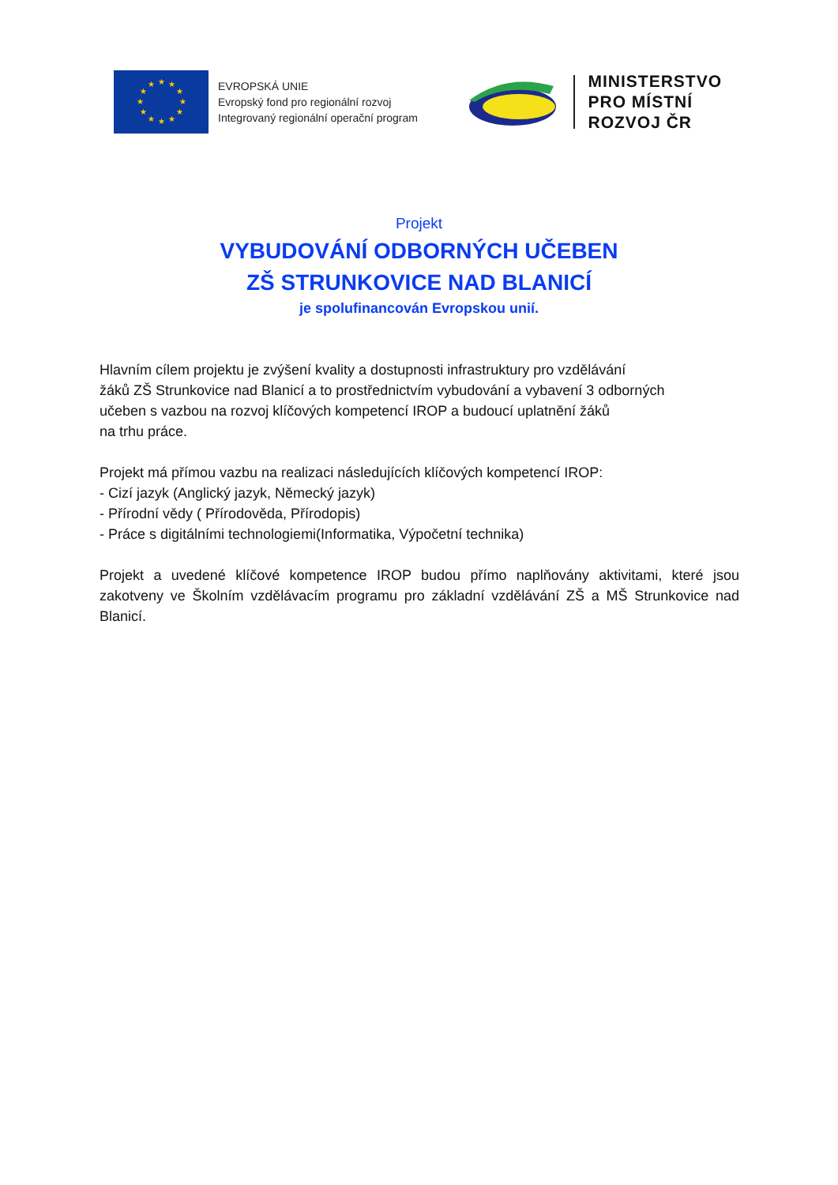★
★
★
★
★
★
★
★
★
★
★
★
EVROPSKÁ UNIE
Evropský fond pro regionální rozvoj
Integrovaný regionální operační program
MINISTERSTVO
PRO MÍSTNÍ
ROZVOJ ČR
Projekt
VYBUDOVÁNÍ ODBORNÝCH UČEBEN
ZŠ STRUNKOVICE NAD BLANICÍ
je spolufinancován Evropskou unií.
Hlavním cílem projektu je zvýšení kvality a dostupnosti infrastruktury pro vzdělávání
žáků ZŠ Strunkovice nad Blanicí a to prostřednictvím vybudování a vybavení 3 odborných
učeben s vazbou na rozvoj klíčových kompetencí IROP a budoucí uplatnění žáků
na trhu práce.
Projekt má přímou vazbu na realizaci následujících klíčových kompetencí IROP:
- Cizí jazyk (Anglický jazyk, Německý jazyk)
- Přírodní vědy ( Přírodověda, Přírodopis)
- Práce s digitálními technologiemi(Informatika, Výpočetní technika)
Projekt a uvedené klíčové kompetence IROP budou přímo naplňovány aktivitami, které jsou zakotveny ve Školním vzdělávacím programu pro základní vzdělávání ZŠ a MŠ Strunkovice nad Blanicí.